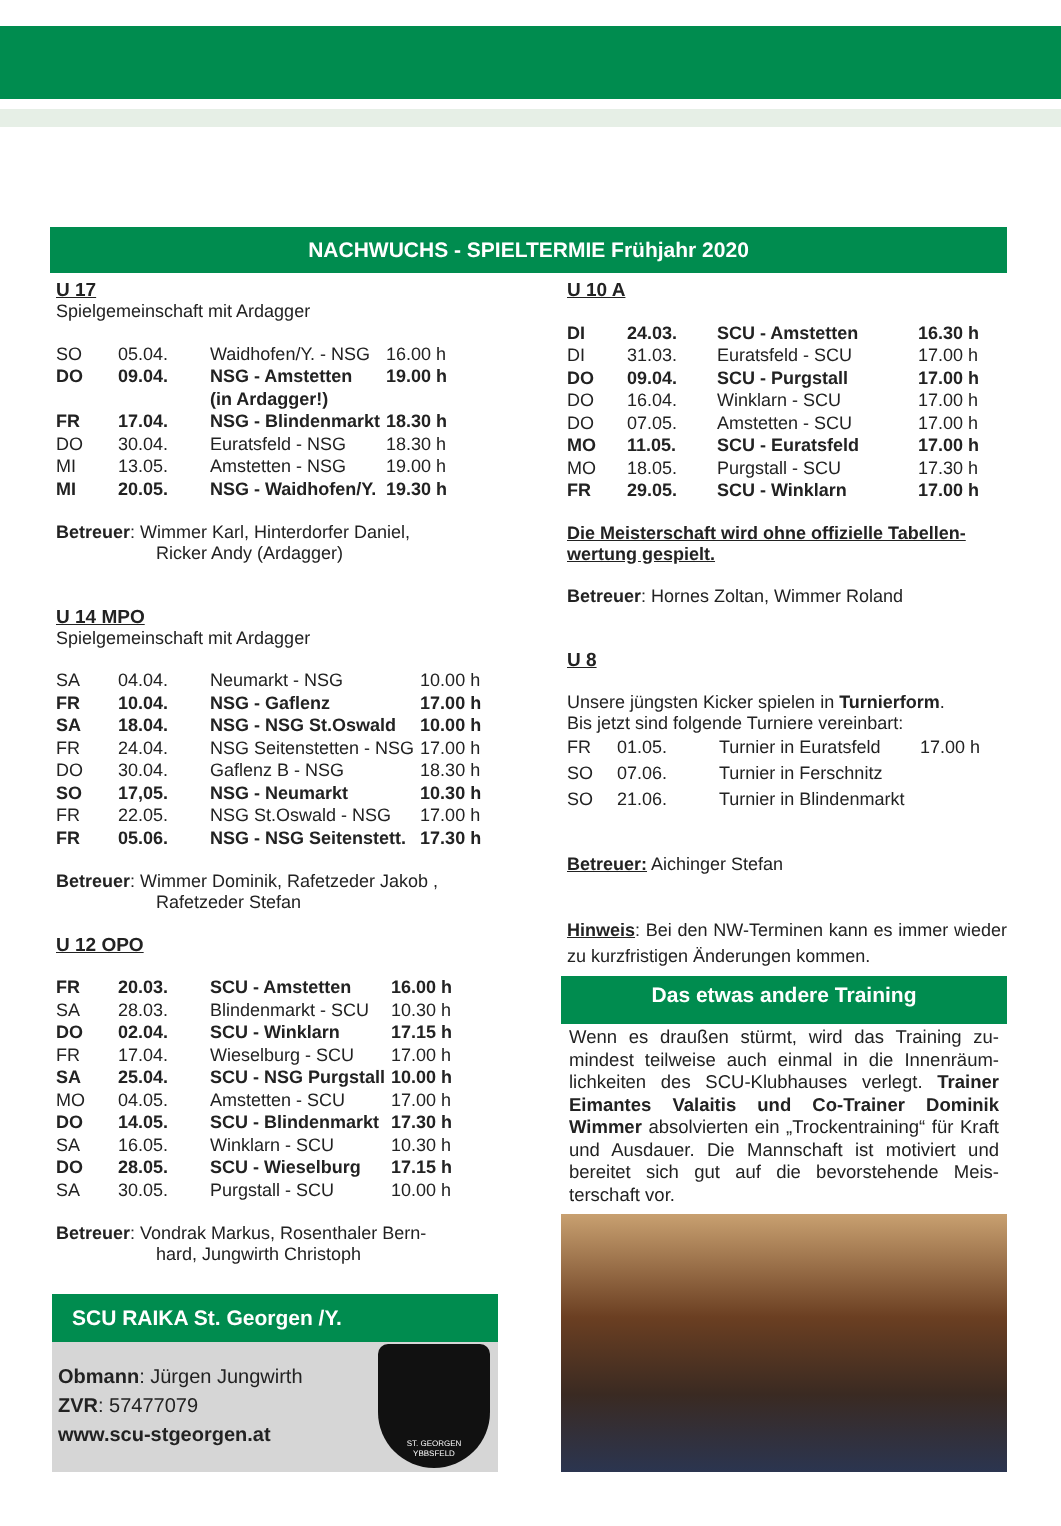NACHWUCHS - SPIELTERMIE Frühjahr 2020
U 17
Spielgemeinschaft mit Ardagger
| SO | 05.04. | Waidhofen/Y. - NSG | 16.00 h |
| DO | 09.04. | NSG - Amstetten | 19.00 h |
| | | (in Ardagger!) | |
| FR | 17.04. | NSG - Blindenmarkt | 18.30 h |
| DO | 30.04. | Euratsfeld - NSG | 18.30 h |
| MI | 13.05. | Amstetten - NSG | 19.00 h |
| MI | 20.05. | NSG - Waidhofen/Y. | 19.30 h |
Betreuer: Wimmer Karl, Hinterdorfer Daniel,
Ricker Andy (Ardagger)
U 14 MPO
Spielgemeinschaft mit Ardagger
| SA | 04.04. | Neumarkt - NSG | 10.00 h |
| FR | 10.04. | NSG - Gaflenz | 17.00 h |
| SA | 18.04. | NSG - NSG St.Oswald | 10.00 h |
| FR | 24.04. | NSG Seitenstetten - NSG | 17.00 h |
| DO | 30.04. | Gaflenz B - NSG | 18.30 h |
| SO | 17,05. | NSG - Neumarkt | 10.30 h |
| FR | 22.05. | NSG St.Oswald - NSG | 17.00 h |
| FR | 05.06. | NSG - NSG Seitenstett. | 17.30 h |
Betreuer: Wimmer Dominik, Rafetzeder Jakob ,
Rafetzeder Stefan
U 12 OPO
| FR | 20.03. | SCU - Amstetten | 16.00 h |
| SA | 28.03. | Blindenmarkt - SCU | 10.30 h |
| DO | 02.04. | SCU - Winklarn | 17.15 h |
| FR | 17.04. | Wieselburg - SCU | 17.00 h |
| SA | 25.04. | SCU - NSG Purgstall | 10.00 h |
| MO | 04.05. | Amstetten - SCU | 17.00 h |
| DO | 14.05. | SCU - Blindenmarkt | 17.30 h |
| SA | 16.05. | Winklarn - SCU | 10.30 h |
| DO | 28.05. | SCU - Wieselburg | 17.15 h |
| SA | 30.05. | Purgstall - SCU | 10.00 h |
Betreuer: Vondrak Markus, Rosenthaler Bern-
hard, Jungwirth Christoph
SCU RAIKA St. Georgen /Y.
Obmann: Jürgen Jungwirth
ZVR: 57477079
www.scu-stgeorgen.at
ST. GEORGEN
YBBSFELD
U 10 A
| DI | 24.03. | SCU - Amstetten | 16.30 h |
| DI | 31.03. | Euratsfeld - SCU | 17.00 h |
| DO | 09.04. | SCU - Purgstall | 17.00 h |
| DO | 16.04. | Winklarn - SCU | 17.00 h |
| DO | 07.05. | Amstetten - SCU | 17.00 h |
| MO | 11.05. | SCU - Euratsfeld | 17.00 h |
| MO | 18.05. | Purgstall - SCU | 17.30 h |
| FR | 29.05. | SCU - Winklarn | 17.00 h |
Die Meisterschaft wird ohne offizielle Tabellen-wertung gespielt.
Betreuer: Hornes Zoltan, Wimmer Roland
U 8
Unsere jüngsten Kicker spielen in Turnierform.
Bis jetzt sind folgende Turniere vereinbart:
| FR | 01.05. | Turnier in Euratsfeld | 17.00 h |
| SO | 07.06. | Turnier in Ferschnitz | |
| SO | 21.06. | Turnier in Blindenmarkt | |
Betreuer: Aichinger Stefan
Hinweis: Bei den NW-Terminen kann es immer wieder zu kurzfristigen Änderungen kommen.
Das etwas andere Training
Wenn es draußen stürmt, wird das Training zu-mindest teilweise auch einmal in die Innenräum-lichkeiten des SCU-Klubhauses verlegt. Trainer Eimantes Valaitis und Co-Trainer Dominik Wimmer absolvierten ein „Trockentraining“ für Kraft und Ausdauer. Die Mannschaft ist motiviert und bereitet sich gut auf die bevorstehende Meis-terschaft vor.